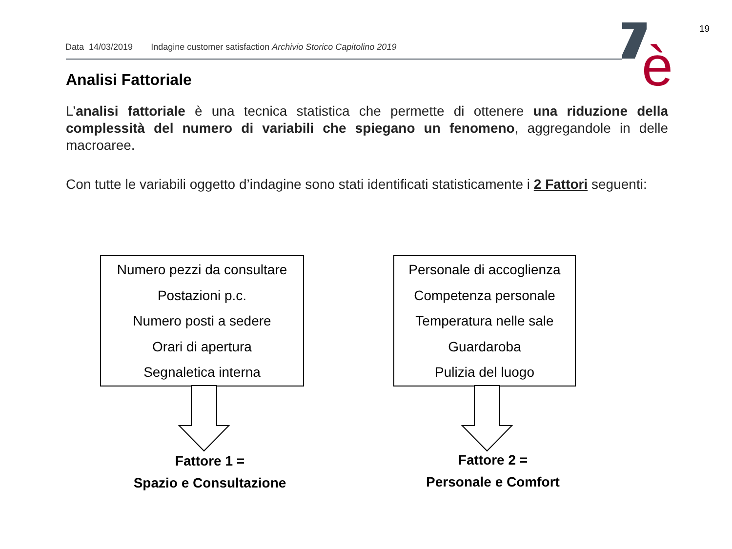19
Data 14/03/2019 Indagine customer satisfaction Archivio Storico Capitolino 2019
è
Analisi Fattoriale
L’analisi fattoriale è una tecnica statistica che permette di ottenere una riduzione della complessità del numero di variabili che spiegano un fenomeno, aggregandole in delle macroaree.
Con tutte le variabili oggetto d’indagine sono stati identificati statisticamente i 2 Fattori seguenti:
Numero pezzi da consultare
Postazioni p.c.
Numero posti a sedere
Orari di apertura
Segnaletica interna
Personale di accoglienza
Competenza personale
Temperatura nelle sale
Guardaroba
Pulizia del luogo
Fattore 1 =
Spazio e Consultazione
Fattore 2 =
Personale e Comfort